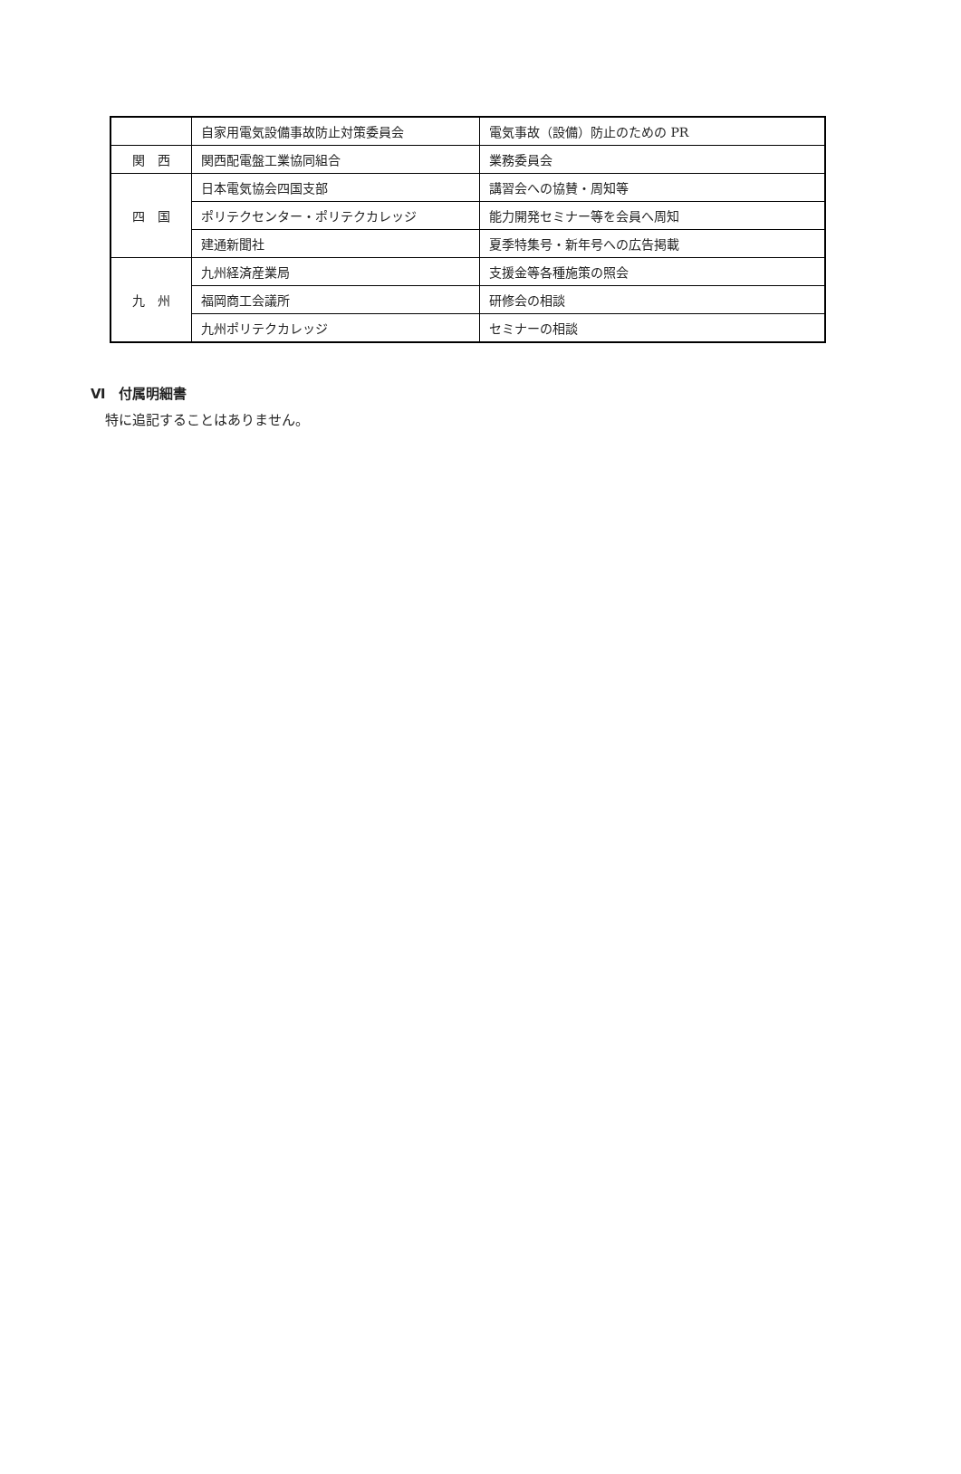| | 自家用電気設備事故防止対策委員会 | 電気事故（設備）防止のための PR |
| 関 西 | 関西配電盤工業協同組合 | 業務委員会 |
| 四 国 | 日本電気協会四国支部 | 講習会への協賛・周知等 |
| | ポリテクセンター・ポリテクカレッジ | 能力開発セミナー等を会員へ周知 |
| | 建通新聞社 | 夏季特集号・新年号への広告掲載 |
| 九 州 | 九州経済産業局 | 支援金等各種施策の照会 |
| | 福岡商工会議所 | 研修会の相談 |
| | 九州ポリテクカレッジ | セミナーの相談 |
Ⅵ　付属明細書
特に追記することはありません。